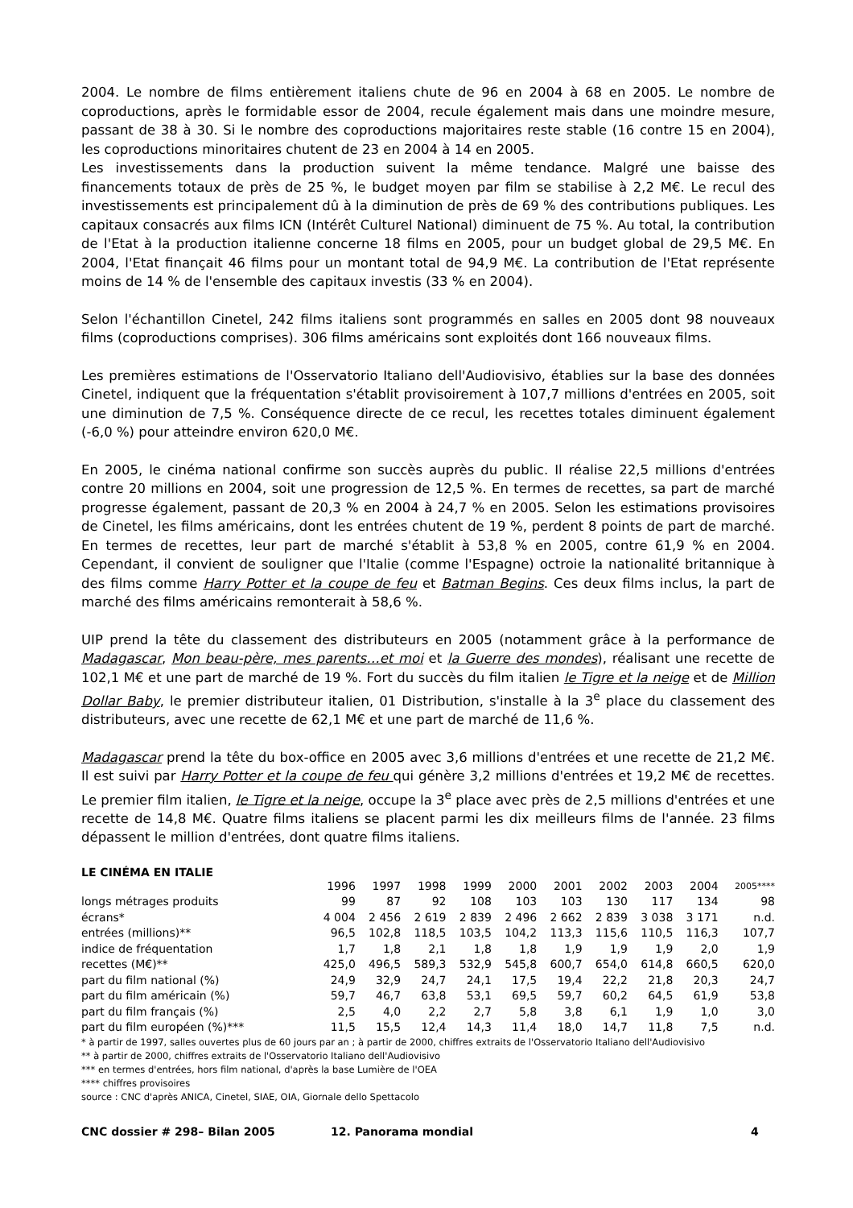2004. Le nombre de films entièrement italiens chute de 96 en 2004 à 68 en 2005. Le nombre de coproductions, après le formidable essor de 2004, recule également mais dans une moindre mesure, passant de 38 à 30. Si le nombre des coproductions majoritaires reste stable (16 contre 15 en 2004), les coproductions minoritaires chutent de 23 en 2004 à 14 en 2005.
Les investissements dans la production suivent la même tendance. Malgré une baisse des financements totaux de près de 25 %, le budget moyen par film se stabilise à 2,2 M€. Le recul des investissements est principalement dû à la diminution de près de 69 % des contributions publiques. Les capitaux consacrés aux films ICN (Intérêt Culturel National) diminuent de 75 %. Au total, la contribution de l'Etat à la production italienne concerne 18 films en 2005, pour un budget global de 29,5 M€. En 2004, l'Etat finançait 46 films pour un montant total de 94,9 M€. La contribution de l'Etat représente moins de 14 % de l'ensemble des capitaux investis (33 % en 2004).
Selon l'échantillon Cinetel, 242 films italiens sont programmés en salles en 2005 dont 98 nouveaux films (coproductions comprises). 306 films américains sont exploités dont 166 nouveaux films.
Les premières estimations de l'Osservatorio Italiano dell'Audiovisivo, établies sur la base des données Cinetel, indiquent que la fréquentation s'établit provisoirement à 107,7 millions d'entrées en 2005, soit une diminution de 7,5 %. Conséquence directe de ce recul, les recettes totales diminuent également (-6,0 %) pour atteindre environ 620,0 M€.
En 2005, le cinéma national confirme son succès auprès du public. Il réalise 22,5 millions d'entrées contre 20 millions en 2004, soit une progression de 12,5 %. En termes de recettes, sa part de marché progresse également, passant de 20,3 % en 2004 à 24,7 % en 2005. Selon les estimations provisoires de Cinetel, les films américains, dont les entrées chutent de 19 %, perdent 8 points de part de marché. En termes de recettes, leur part de marché s'établit à 53,8 % en 2005, contre 61,9 % en 2004. Cependant, il convient de souligner que l'Italie (comme l'Espagne) octroie la nationalité britannique à des films comme Harry Potter et la coupe de feu et Batman Begins. Ces deux films inclus, la part de marché des films américains remonterait à 58,6 %.
UIP prend la tête du classement des distributeurs en 2005 (notamment grâce à la performance de Madagascar, Mon beau-père, mes parents…et moi et la Guerre des mondes), réalisant une recette de 102,1 M€ et une part de marché de 19 %. Fort du succès du film italien le Tigre et la neige et de Million Dollar Baby, le premier distributeur italien, 01 Distribution, s'installe à la 3<sup>e</sup> place du classement des distributeurs, avec une recette de 62,1 M€ et une part de marché de 11,6 %.
Madagascar prend la tête du box-office en 2005 avec 3,6 millions d'entrées et une recette de 21,2 M€. Il est suivi par Harry Potter et la coupe de feu qui génère 3,2 millions d'entrées et 19,2 M€ de recettes. Le premier film italien, le Tigre et la neige, occupe la 3<sup>e</sup> place avec près de 2,5 millions d'entrées et une recette de 14,8 M€. Quatre films italiens se placent parmi les dix meilleurs films de l'année. 23 films dépassent le million d'entrées, dont quatre films italiens.
LE CINÉMA EN ITALIE
| | 1996 | 1997 | 1998 | 1999 | 2000 | 2001 | 2002 | 2003 | 2004 | 2005**** |
| --- | --- | --- | --- | --- | --- | --- | --- | --- | --- | --- |
| longs métrages produits | 99 | 87 | 92 | 108 | 103 | 103 | 130 | 117 | 134 | 98 |
| écrans* | 4 004 | 2 456 | 2 619 | 2 839 | 2 496 | 2 662 | 2 839 | 3 038 | 3 171 | n.d. |
| entrées (millions)** | 96,5 | 102,8 | 118,5 | 103,5 | 104,2 | 113,3 | 115,6 | 110,5 | 116,3 | 107,7 |
| indice de fréquentation | 1,7 | 1,8 | 2,1 | 1,8 | 1,8 | 1,9 | 1,9 | 1,9 | 2,0 | 1,9 |
| recettes (M€)** | 425,0 | 496,5 | 589,3 | 532,9 | 545,8 | 600,7 | 654,0 | 614,8 | 660,5 | 620,0 |
| part du film national (%) | 24,9 | 32,9 | 24,7 | 24,1 | 17,5 | 19,4 | 22,2 | 21,8 | 20,3 | 24,7 |
| part du film américain (%) | 59,7 | 46,7 | 63,8 | 53,1 | 69,5 | 59,7 | 60,2 | 64,5 | 61,9 | 53,8 |
| part du film français (%) | 2,5 | 4,0 | 2,2 | 2,7 | 5,8 | 3,8 | 6,1 | 1,9 | 1,0 | 3,0 |
| part du film européen (%)*** | 11,5 | 15,5 | 12,4 | 14,3 | 11,4 | 18,0 | 14,7 | 11,8 | 7,5 | n.d. |
* à partir de 1997, salles ouvertes plus de 60 jours par an ; à partir de 2000, chiffres extraits de l'Osservatorio Italiano dell'Audiovisivo
** à partir de 2000, chiffres extraits de l'Osservatorio Italiano dell'Audiovisivo
*** en termes d'entrées, hors film national, d'après la base Lumière de l'OEA
**** chiffres provisoires
source : CNC d'après ANICA, Cinetel, SIAE, OIA, Giornale dello Spettacolo
CNC dossier # 298– Bilan 2005 12. Panorama mondial 4